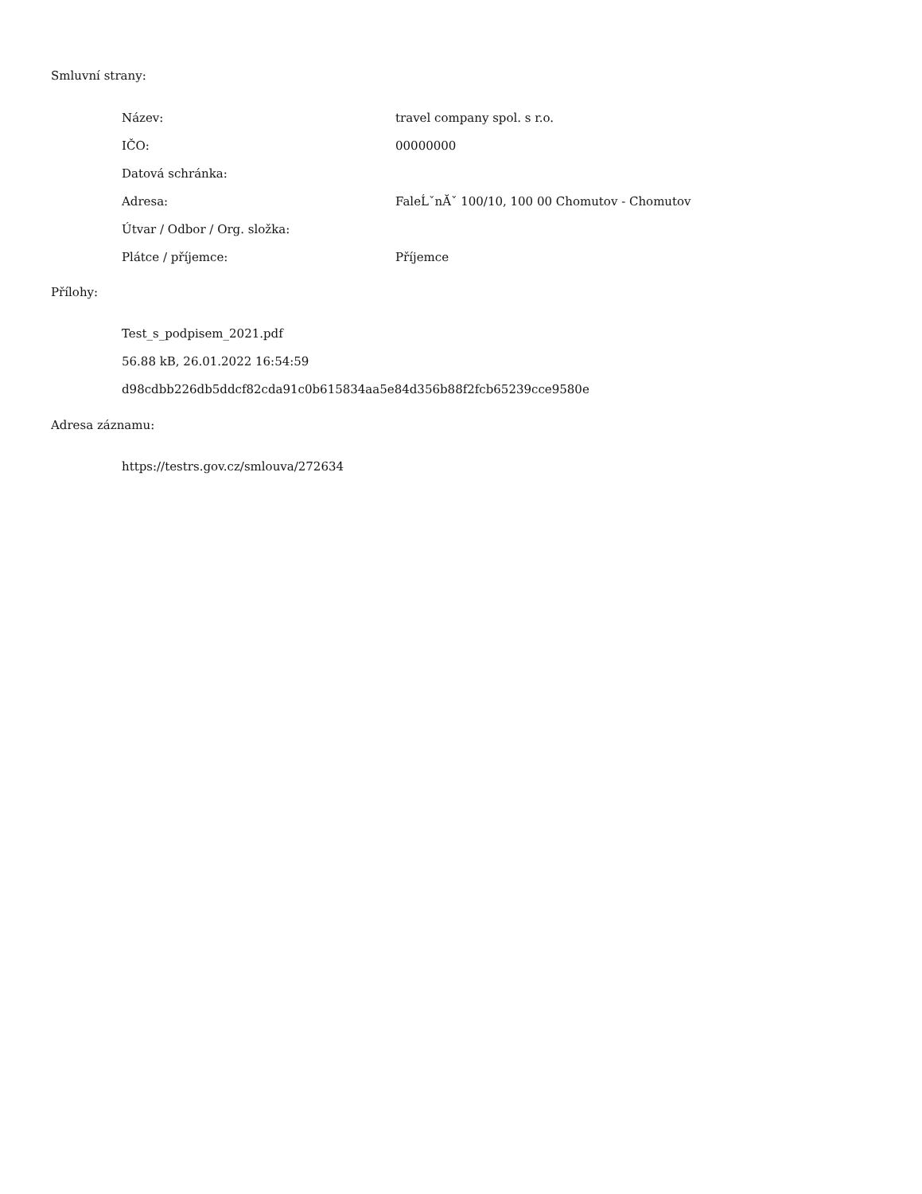Smluvní strany:
| Název: | travel company spol. s r.o. |
| IČO: | 00000000 |
| Datová schránka: | |
| Adresa: | FaleĹˇnĂˇ 100/10, 100 00 Chomutov - Chomutov |
| Útvar / Odbor / Org. složka: | |
| Plátce / příjemce: | Příjemce |
Přílohy:
Test_s_podpisem_2021.pdf
56.88 kB, 26.01.2022 16:54:59
d98cdbb226db5ddcf82cda91c0b615834aa5e84d356b88f2fcb65239cce9580e
Adresa záznamu:
https://testrs.gov.cz/smlouva/272634